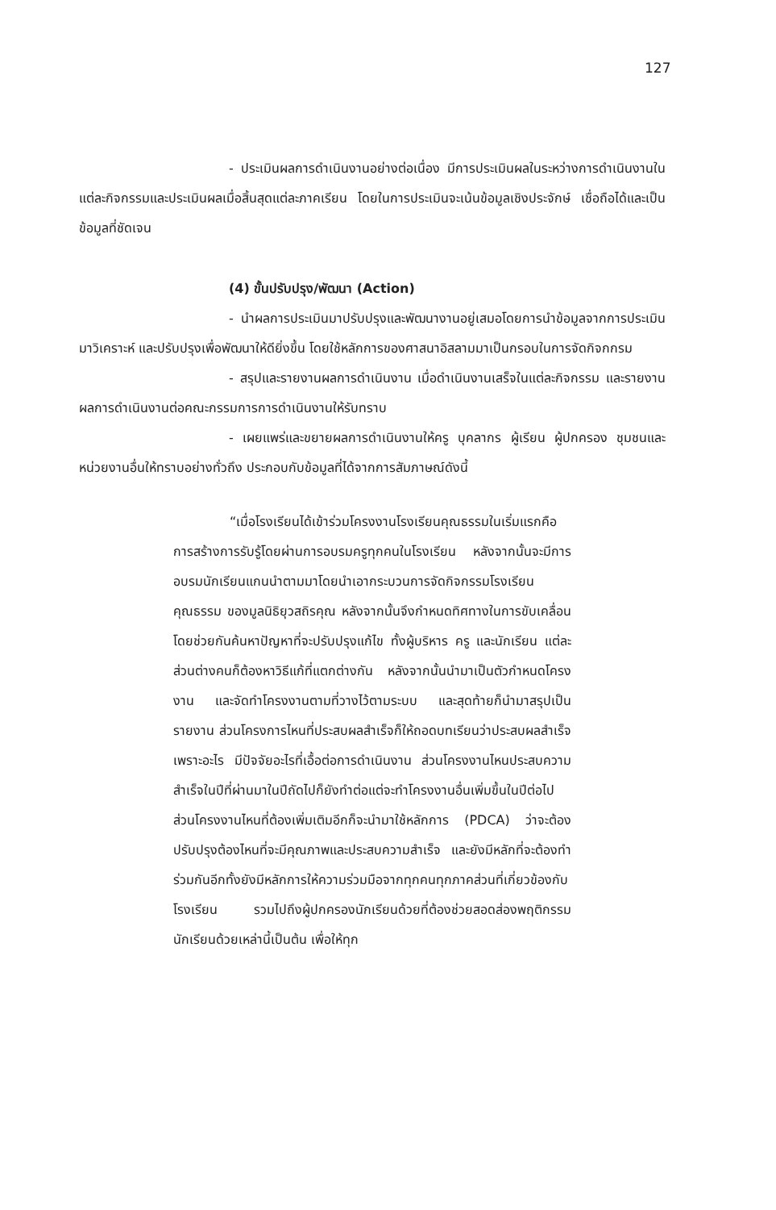127
- ประเมินผลการดำเนินงานอย่างต่อเนื่อง มีการประเมินผลในระหว่างการดำเนินงานในแต่ละกิจกรรมและประเมินผลเมื่อสิ้นสุดแต่ละภาคเรียน โดยในการประเมินจะเน้นข้อมูลเชิงประจักษ์ เชื่อถือได้และเป็นข้อมูลที่ชัดเจน
(4) ขั้นปรับปรุง/พัฒนา (Action)
- นำผลการประเมินมาปรับปรุงและพัฒนางานอยู่เสมอโดยการนำข้อมูลจากการประเมินมาวิเคราะห์ และปรับปรุงเพื่อพัฒนาให้ดียิ่งขึ้น โดยใช้หลักการของศาสนาอิสลามมาเป็นกรอบในการจัดกิจกกรม
- สรุปและรายงานผลการดำเนินงาน เมื่อดำเนินงานเสร็จในแต่ละกิจกรรม และรายงานผลการดำเนินงานต่อคณะกรรมการการดำเนินงานให้รับทราบ
- เผยแพร่และขยายผลการดำเนินงานให้ครู บุคลากร ผู้เรียน ผู้ปกครอง ชุมชนและหน่วยงานอื่นให้ทราบอย่างทั่วถึง ประกอบกับข้อมูลที่ได้จากการสัมภาษณ์ดังนี้
“เมื่อโรงเรียนได้เข้าร่วมโครงงานโรงเรียนคุณธรรมในเริ่มแรกคือการสร้างการรับรู้โดยผ่านการอบรมครูทุกคนในโรงเรียน หลังจากนั้นจะมีการอบรมนักเรียนแกนนำตามมาโดยนำเอากระบวนการจัดกิจกรรมโรงเรียนคุณธรรม ของมูลนิธิยุวสถิรคุณ หลังจากนั้นจึงกำหนดทิศทางในการขับเคลื่อนโดยช่วยกันค้นหาปัญหาที่จะปรับปรุงแก้ไข ทั้งผู้บริหาร ครู และนักเรียน แต่ละส่วนต่างคนก็ต้องหาวิธีแก้ที่แตกต่างกัน หลังจากนั้นนำมาเป็นตัวกำหนดโครงงาน และจัดทำโครงงานตามที่วางไว้ตามระบบ และสุดท้ายก็นำมาสรุปเป็นรายงาน ส่วนโครงการไหนที่ประสบผลสำเร็จก็ให้ถอดบทเรียนว่าประสบผลสำเร็จเพราะอะไร มีปัจจัยอะไรที่เอื้อต่อการดำเนินงาน ส่วนโครงงานไหนประสบความสำเร็จในปีที่ผ่านมาในปีถัดไปก็ยังทำต่อแต่จะทำโครงงานอื่นเพิ่มขึ้นในปีต่อไป ส่วนโครงงานไหนที่ต้องเพิ่มเติมอีกก็จะนำมาใช้หลักการ (PDCA) ว่าจะต้องปรับปรุงต้องไหนที่จะมีคุณภาพและประสบความสำเร็จ และยังมีหลักที่จะต้องทำร่วมกันอีกทั้งยังมีหลักการให้ความร่วมมือจากทุกคนทุกภาคส่วนที่เกี่ยวข้องกับโรงเรียน รวมไปถึงผู้ปกครองนักเรียนด้วยที่ต้องช่วยสอดส่องพฤติกรรมนักเรียนด้วยเหล่านี้เป็นต้น เพื่อให้ทุก